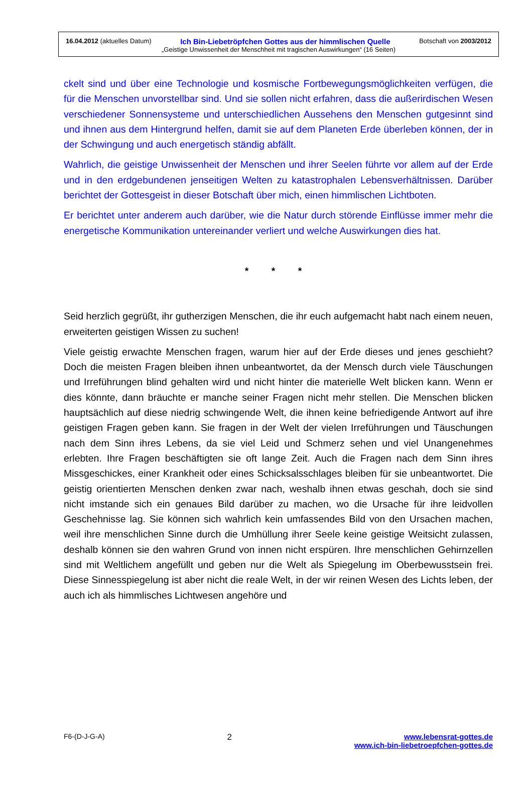16.04.2012 (aktuelles Datum) Ich Bin-Liebetröpfchen Gottes aus der himmlischen Quelle Botschaft von 2003/2012
„Geistige Unwissenheit der Menschheit mit tragischen Auswirkungen“ (16 Seiten)
ckelt sind und über eine Technologie und kosmische Fortbewegungsmöglichkeiten verfügen, die für die Menschen unvorstellbar sind. Und sie sollen nicht erfahren, dass die außerirdischen Wesen verschiedener Sonnensysteme und unterschiedlichen Aussehens den Menschen gutgesinnt sind und ihnen aus dem Hintergrund helfen, damit sie auf dem Planeten Erde überleben können, der in der Schwingung und auch energetisch ständig abfällt.
Wahrlich, die geistige Unwissenheit der Menschen und ihrer Seelen führte vor allem auf der Erde und in den erdgebundenen jenseitigen Welten zu katastrophalen Lebensverhältnissen. Darüber berichtet der Gottesgeist in dieser Botschaft über mich, einen himmlischen Lichtboten.
Er berichtet unter anderem auch darüber, wie die Natur durch störende Einflüsse immer mehr die energetische Kommunikation untereinander verliert und welche Auswirkungen dies hat.
* * *
Seid herzlich gegrüßt, ihr gutherzigen Menschen, die ihr euch aufgemacht habt nach einem neuen, erweiterten geistigen Wissen zu suchen!
Viele geistig erwachte Menschen fragen, warum hier auf der Erde dieses und jenes geschieht? Doch die meisten Fragen bleiben ihnen unbeantwortet, da der Mensch durch viele Täuschungen und Irreführungen blind gehalten wird und nicht hinter die materielle Welt blicken kann. Wenn er dies könnte, dann bräuchte er manche seiner Fragen nicht mehr stellen. Die Menschen blicken hauptsächlich auf diese niedrig schwingende Welt, die ihnen keine befriedigende Antwort auf ihre geistigen Fragen geben kann. Sie fragen in der Welt der vielen Irreführungen und Täuschungen nach dem Sinn ihres Lebens, da sie viel Leid und Schmerz sehen und viel Unangenehmes erlebten. Ihre Fragen beschäftigten sie oft lange Zeit. Auch die Fragen nach dem Sinn ihres Missgeschickes, einer Krankheit oder eines Schicksalsschlages bleiben für sie unbeantwortet. Die geistig orientierten Menschen denken zwar nach, weshalb ihnen etwas geschah, doch sie sind nicht imstande sich ein genaues Bild darüber zu machen, wo die Ursache für ihre leidvollen Geschehnisse lag. Sie können sich wahrlich kein umfassendes Bild von den Ursachen machen, weil ihre menschlichen Sinne durch die Umhüllung ihrer Seele keine geistige Weitsicht zulassen, deshalb können sie den wahren Grund von innen nicht erspüren. Ihre menschlichen Gehirnzellen sind mit Weltlichem angefüllt und geben nur die Welt als Spiegelung im Oberbewusstsein frei. Diese Sinnesspiegelung ist aber nicht die reale Welt, in der wir reinen Wesen des Lichts leben, der auch ich als himmlisches Lichtwesen angehöre und
F6-(D-J-G-A) 2 www.lebensrat-gottes.de
www.ich-bin-liebetroepfchen-gottes.de